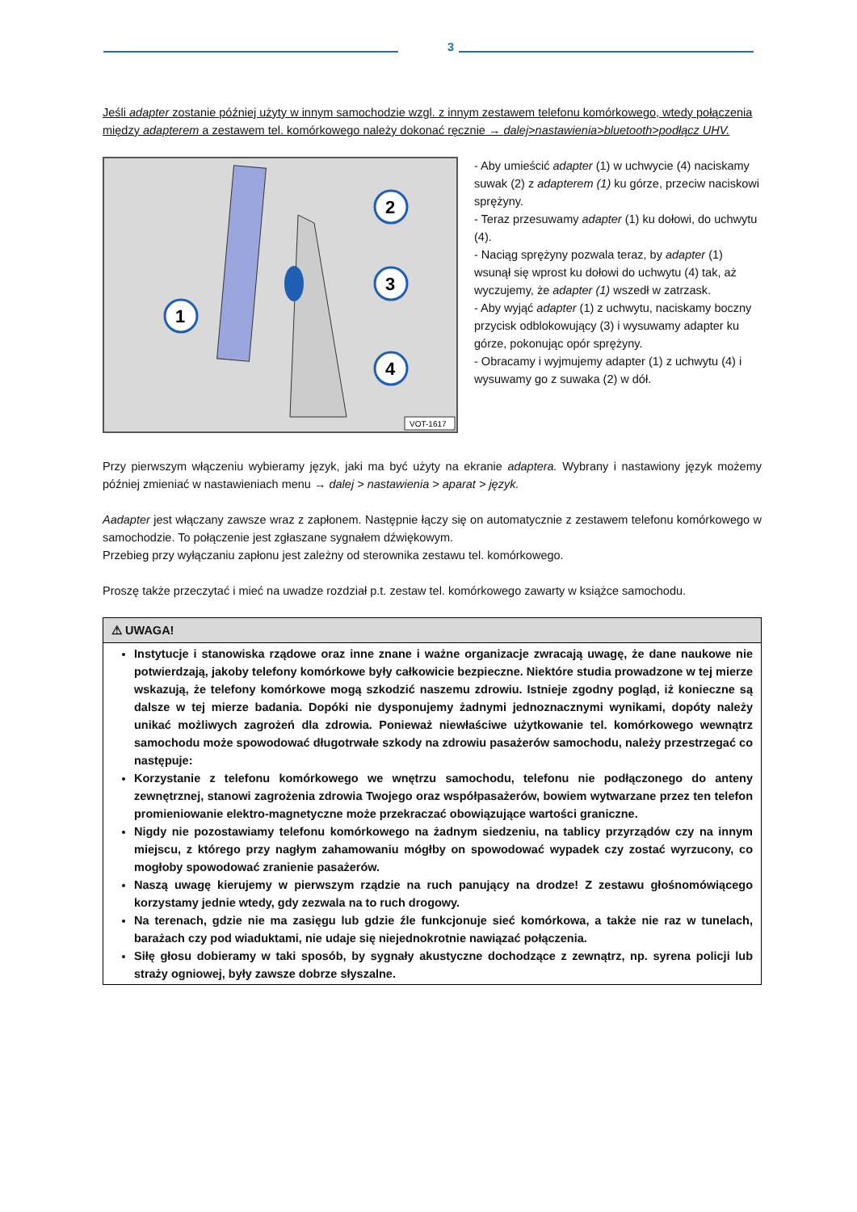3
Jeśli adapter zostanie później użyty w innym samochodzie wzgl. z innym zestawem telefonu komórkowego, wtedy połączenia między adapterem a zestawem tel. komórkowego należy dokonać ręcznie → dalej>nastawienia>bluetooth>podłącz UHV.
1
2
3
4
VOT-1617
- Aby umieścić adapter (1) w uchwycie (4) naciskamy suwak (2) z adapterem (1) ku górze, przeciw naciskowi sprężyny.
- Teraz przesuwamy adapter (1) ku dołowi, do uchwytu (4).
- Naciąg sprężyny pozwala teraz, by adapter (1) wsunął się wprost ku dołowi do uchwytu (4) tak, aż wyczujemy, że adapter (1) wszedł w zatrzask.
- Aby wyjąć adapter (1) z uchwytu, naciskamy boczny przycisk odblokowujący (3) i wysuwamy adapter ku górze, pokonując opór sprężyny.
- Obracamy i wyjmujemy adapter (1) z uchwytu (4) i wysuwamy go z suwaka (2) w dół.
Przy pierwszym włączeniu wybieramy język, jaki ma być użyty na ekranie adaptera. Wybrany i nastawiony język możemy później zmieniać w nastawieniach menu → dalej > nastawienia > aparat > język.
Aadapter jest włączany zawsze wraz z zapłonem. Następnie łączy się on automatycznie z zestawem telefonu komórkowego w samochodzie. To połączenie jest zgłaszane sygnałem dźwiękowym.
Przebieg przy wyłączaniu zapłonu jest zależny od sterownika zestawu tel. komórkowego.
Proszę także przeczytać i mieć na uwadze rozdział p.t. zestaw tel. komórkowego zawarty w książce samochodu.
⚠ UWAGA!
Instytucje i stanowiska rządowe oraz inne znane i ważne organizacje zwracają uwagę, że dane naukowe nie potwierdzają, jakoby telefony komórkowe były całkowicie bezpieczne. Niektóre studia prowadzone w tej mierze wskazują, że telefony komórkowe mogą szkodzić naszemu zdrowiu. Istnieje zgodny pogląd, iż konieczne są dalsze w tej mierze badania. Dopóki nie dysponujemy żadnymi jednoznacznymi wynikami, dopóty należy unikać możliwych zagrożeń dla zdrowia. Ponieważ niewłaściwe użytkowanie tel. komórkowego wewnątrz samochodu może spowodować długotrwałe szkody na zdrowiu pasażerów samochodu, należy przestrzegać co następuje:
Korzystanie z telefonu komórkowego we wnętrzu samochodu, telefonu nie podłączonego do anteny zewnętrznej, stanowi zagrożenia zdrowia Twojego oraz współpasażerów, bowiem wytwarzane przez ten telefon promieniowanie elektro-magnetyczne może przekraczać obowiązujące wartości graniczne.
Nigdy nie pozostawiamy telefonu komórkowego na żadnym siedzeniu, na tablicy przyrządów czy na innym miejscu, z którego przy nagłym zahamowaniu mógłby on spowodować wypadek czy zostać wyrzucony, co mogłoby spowodować zranienie pasażerów.
Naszą uwagę kierujemy w pierwszym rządzie na ruch panujący na drodze! Z zestawu głośnomówiącego korzystamy jednie wtedy, gdy zezwala na to ruch drogowy.
Na terenach, gdzie nie ma zasięgu lub gdzie źle funkcjonuje sieć komórkowa, a także nie raz w tunelach, barażach czy pod wiaduktami, nie udaje się niejednokrotnie nawiązać połączenia.
Siłę głosu dobieramy w taki sposób, by sygnały akustyczne dochodzące z zewnątrz, np. syrena policji lub straży ogniowej, były zawsze dobrze słyszalne.